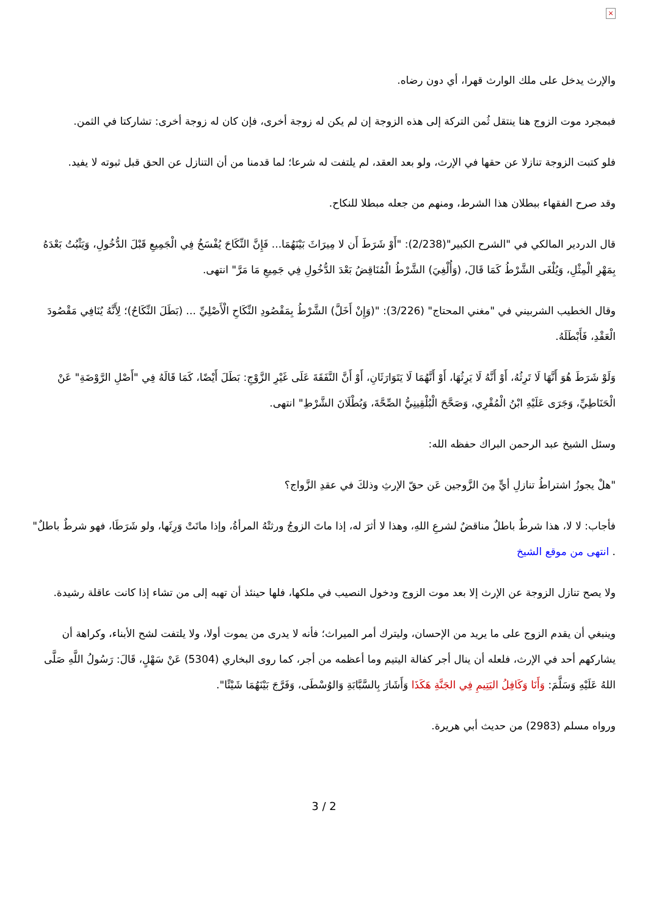×
والإرث يدخل على ملك الوارث قهرا، أي دون رضاه.
فبمجرد موت الزوج هنا ينتقل ثُمن التركة إلى هذه الزوجة إن لم يكن له زوجة أخرى، فإن كان له زوجة أخرى: تشاركتا في الثمن.
فلو كتبت الزوجة تنازلا عن حقها في الإرث، ولو بعد العقد، لم يلتفت له شرعا؛ لما قدمنا من أن التنازل عن الحق قبل ثبوته لا يفيد.
وقد صرح الفقهاء ببطلان هذا الشرط، ومنهم من جعله مبطلا للنكاح.
قال الدردير المالكي في "الشرح الكبير"(2/238): "أَوْ شَرَطَ أَن لا مِيرَاثَ بَيْنَهُمَا... فَإِنَّ النِّكَاحَ يُفْسَخُ فِي الْجَمِيعِ قَبْلَ الدُّخُولِ، وَيَثْبُتُ بَعْدَهُ بِمَهْرِ الْمِثْلِ، وَيُلْغَى الشَّرْطُ كَمَا قَالَ، (وَأُلْغِيَ) الشَّرْطُ الْمُنَاقِضُ بَعْدَ الدُّخُولِ فِي جَمِيعِ مَا مَرَّ" انتهى.
وقال الخطيب الشربيني في "مغني المحتاج" (3/226): "(وَإِنْ أَخَلَّ) الشَّرْطُ بِمَقْصُودِ النِّكَاحِ الْأَصْلِيِّ ... (بَطَلَ النِّكَاحُ)؛ لِأَنَّهُ يُنَافِي مَقْصُودَ الْعَقْدِ، فَأَبْطَلَهُ.
وَلَوْ شَرَطَ هُوَ أَنَّهَا لَا تَرِثُهُ، أَوْ أَنَّهُ لَا يَرِثُهَا، أَوْ أَنَّهُمَا لَا يَتَوَارَثَانِ، أَوْ أَنَّ النَّفَقَةَ عَلَى غَيْرِ الزَّوْجِ: بَطَلَ أَيْضًا، كَمَا قَالَهُ فِي "أَصْلِ الرَّوْضَةِ" عَنْ الْحَنَاطِيِّ، وَجَرَى عَلَيْهِ ابْنُ الْمُقْرِي، وَصَحَّحَ الْبُلْقِينِيُّ الصِّحَّةَ، وَبُطْلَانَ الشَّرْطِ" انتهى.
وسئل الشيخ عبد الرحمن البراك حفظه الله:
"هلْ يجوزُ اشتراطُ تنازلِ أيٍّ مِنَ الزَّوجين عَن حقّ الإرثِ وذلكَ في عقدِ الزَّواج؟
فأجاب: لا لا، هذا شرطٌ باطلٌ مناقضٌ لشرعِ اللهِ، وهذا لا أثرَ له، إذا ماتَ الزوجُ ورثتْهُ المرأةُ، وإذا ماتَتْ وَرِثَها، ولو شَرَطَا، فهو شرطٌ باطلٌ" . انتهى من موقع الشيخ
ولا يصح تنازل الزوجة عن الإرث إلا بعد موت الزوج ودخول النصيب في ملكها، فلها حينئذ أن تهبه إلى من تشاء إذا كانت عاقلة رشيدة.
وينبغي أن يقدم الزوج على ما يريد من الإحسان، وليترك أمر الميراث؛ فأنه لا يدرى من يموت أولا، ولا يلتفت لشح الأبناء، وكراهة أن يشاركهم أحد في الإرث، فلعله أن ينال أجر كفالة اليتيم وما أعظمه من أجر، كما روى البخاري (5304) عَنْ سَهْلٍ، قَالَ: رَسُولُ اللَّهِ صَلَّى اللهُ عَلَيْهِ وَسَلَّمَ: وَأَنَا وَكَافِلُ اليَتِيمِ فِي الجَنَّةِ هَكَذَا وَأَشَارَ بِالسَّبَّابَةِ وَالوُسْطَى، وَفَرَّجَ بَيْنَهُمَا شَيْئًا".
ورواه مسلم (2983) من حديث أبي هريرة.
3 / 2